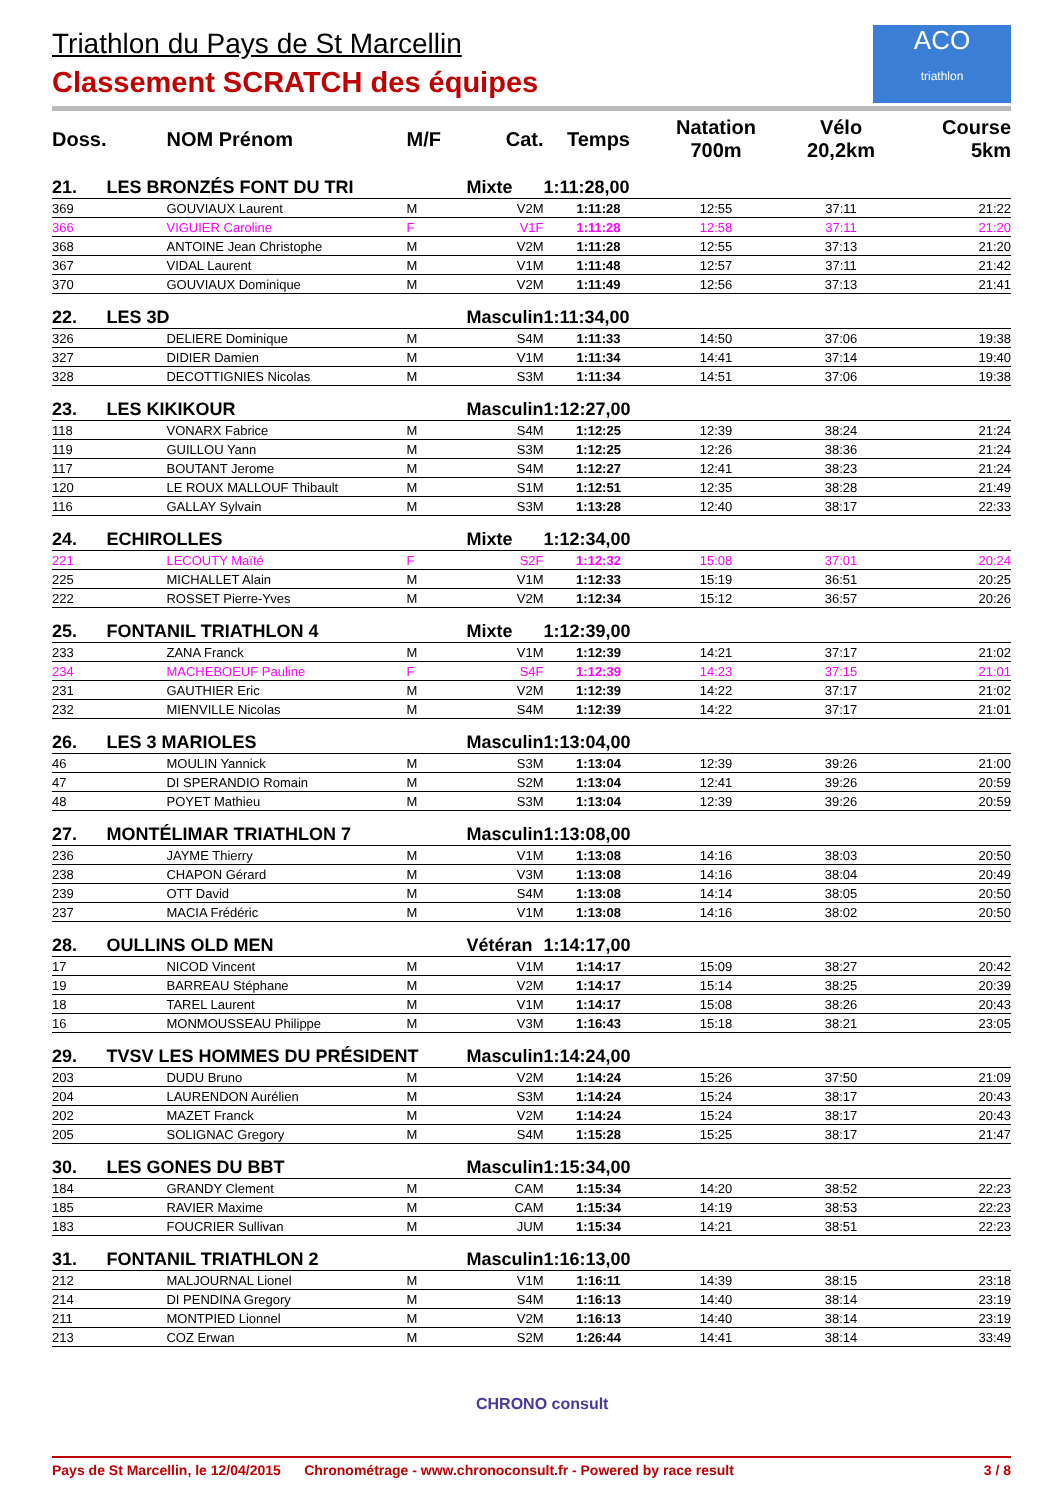Triathlon du Pays de St Marcellin
Classement SCRATCH des équipes
ACO
triathlon
| Doss. | | NOM Prénom | M/F | Cat. | Temps | Natation 700m | Vélo 20,2km | Course 5km |
| --- | --- | --- | --- | --- | --- | --- | --- | --- |
| 21. | LES BRONZÉS FONT DU TRI | | | Mixte | 1:11:28,00 | | | |
| 369 | | GOUVIAUX Laurent | M | V2M | 1:11:28 | 12:55 | 37:11 | 21:22 |
| 366 | | VIGUIER Caroline | F | V1F | 1:11:28 | 12:58 | 37:11 | 21:20 |
| 368 | | ANTOINE Jean Christophe | M | V2M | 1:11:28 | 12:55 | 37:13 | 21:20 |
| 367 | | VIDAL Laurent | M | V1M | 1:11:48 | 12:57 | 37:11 | 21:42 |
| 370 | | GOUVIAUX Dominique | M | V2M | 1:11:49 | 12:56 | 37:13 | 21:41 |
| 22. | LES 3D | | | Masculin | 1:11:34,00 | | | |
| 326 | | DELIERE Dominique | M | S4M | 1:11:33 | 14:50 | 37:06 | 19:38 |
| 327 | | DIDIER Damien | M | V1M | 1:11:34 | 14:41 | 37:14 | 19:40 |
| 328 | | DECOTTIGNIES Nicolas | M | S3M | 1:11:34 | 14:51 | 37:06 | 19:38 |
| 23. | LES KIKIKOUR | | | Masculin | 1:12:27,00 | | | |
| 118 | | VONARX Fabrice | M | S4M | 1:12:25 | 12:39 | 38:24 | 21:24 |
| 119 | | GUILLOU Yann | M | S3M | 1:12:25 | 12:26 | 38:36 | 21:24 |
| 117 | | BOUTANT Jerome | M | S4M | 1:12:27 | 12:41 | 38:23 | 21:24 |
| 120 | | LE ROUX MALLOUF Thibault | M | S1M | 1:12:51 | 12:35 | 38:28 | 21:49 |
| 116 | | GALLAY Sylvain | M | S3M | 1:13:28 | 12:40 | 38:17 | 22:33 |
| 24. | ECHIROLLES | | | Mixte | 1:12:34,00 | | | |
| 221 | | LECOUTY Maïté | F | S2F | 1:12:32 | 15:08 | 37:01 | 20:24 |
| 225 | | MICHALLET Alain | M | V1M | 1:12:33 | 15:19 | 36:51 | 20:25 |
| 222 | | ROSSET Pierre-Yves | M | V2M | 1:12:34 | 15:12 | 36:57 | 20:26 |
| 25. | FONTANIL TRIATHLON 4 | | | Mixte | 1:12:39,00 | | | |
| 233 | | ZANA Franck | M | V1M | 1:12:39 | 14:21 | 37:17 | 21:02 |
| 234 | | MACHEBOEUF Pauline | F | S4F | 1:12:39 | 14:23 | 37:15 | 21:01 |
| 231 | | GAUTHIER Eric | M | V2M | 1:12:39 | 14:22 | 37:17 | 21:02 |
| 232 | | MIENVILLE Nicolas | M | S4M | 1:12:39 | 14:22 | 37:17 | 21:01 |
| 26. | LES 3 MARIOLES | | | Masculin | 1:13:04,00 | | | |
| 46 | | MOULIN Yannick | M | S3M | 1:13:04 | 12:39 | 39:26 | 21:00 |
| 47 | | DI SPERANDIO Romain | M | S2M | 1:13:04 | 12:41 | 39:26 | 20:59 |
| 48 | | POYET Mathieu | M | S3M | 1:13:04 | 12:39 | 39:26 | 20:59 |
| 27. | MONTÉLIMAR TRIATHLON 7 | | | Masculin | 1:13:08,00 | | | |
| 236 | | JAYME Thierry | M | V1M | 1:13:08 | 14:16 | 38:03 | 20:50 |
| 238 | | CHAPON Gérard | M | V3M | 1:13:08 | 14:16 | 38:04 | 20:49 |
| 239 | | OTT David | M | S4M | 1:13:08 | 14:14 | 38:05 | 20:50 |
| 237 | | MACIA Frédéric | M | V1M | 1:13:08 | 14:16 | 38:02 | 20:50 |
| 28. | OULLINS OLD MEN | | | Vétéran | 1:14:17,00 | | | |
| 17 | | NICOD Vincent | M | V1M | 1:14:17 | 15:09 | 38:27 | 20:42 |
| 19 | | BARREAU Stéphane | M | V2M | 1:14:17 | 15:14 | 38:25 | 20:39 |
| 18 | | TAREL Laurent | M | V1M | 1:14:17 | 15:08 | 38:26 | 20:43 |
| 16 | | MONMOUSSEAU Philippe | M | V3M | 1:16:43 | 15:18 | 38:21 | 23:05 |
| 29. | TVSV LES HOMMES DU PRÉSIDENT | | | Masculin | 1:14:24,00 | | | |
| 203 | | DUDU Bruno | M | V2M | 1:14:24 | 15:26 | 37:50 | 21:09 |
| 204 | | LAURENDON Aurélien | M | S3M | 1:14:24 | 15:24 | 38:17 | 20:43 |
| 202 | | MAZET Franck | M | V2M | 1:14:24 | 15:24 | 38:17 | 20:43 |
| 205 | | SOLIGNAC Gregory | M | S4M | 1:15:28 | 15:25 | 38:17 | 21:47 |
| 30. | LES GONES DU BBT | | | Masculin | 1:15:34,00 | | | |
| 184 | | GRANDY Clement | M | CAM | 1:15:34 | 14:20 | 38:52 | 22:23 |
| 185 | | RAVIER Maxime | M | CAM | 1:15:34 | 14:19 | 38:53 | 22:23 |
| 183 | | FOUCRIER Sullivan | M | JUM | 1:15:34 | 14:21 | 38:51 | 22:23 |
| 31. | FONTANIL TRIATHLON 2 | | | Masculin | 1:16:13,00 | | | |
| 212 | | MALJOURNAL Lionel | M | V1M | 1:16:11 | 14:39 | 38:15 | 23:18 |
| 214 | | DI PENDINA Gregory | M | S4M | 1:16:13 | 14:40 | 38:14 | 23:19 |
| 211 | | MONTPIED Lionnel | M | V2M | 1:16:13 | 14:40 | 38:14 | 23:19 |
| 213 | | COZ Erwan | M | S2M | 1:26:44 | 14:41 | 38:14 | 33:49 |
CHRONO consult
Pays de St Marcellin, le 12/04/2015 Chronométrage - www.chronoconsult.fr - Powered by race result 3 / 8